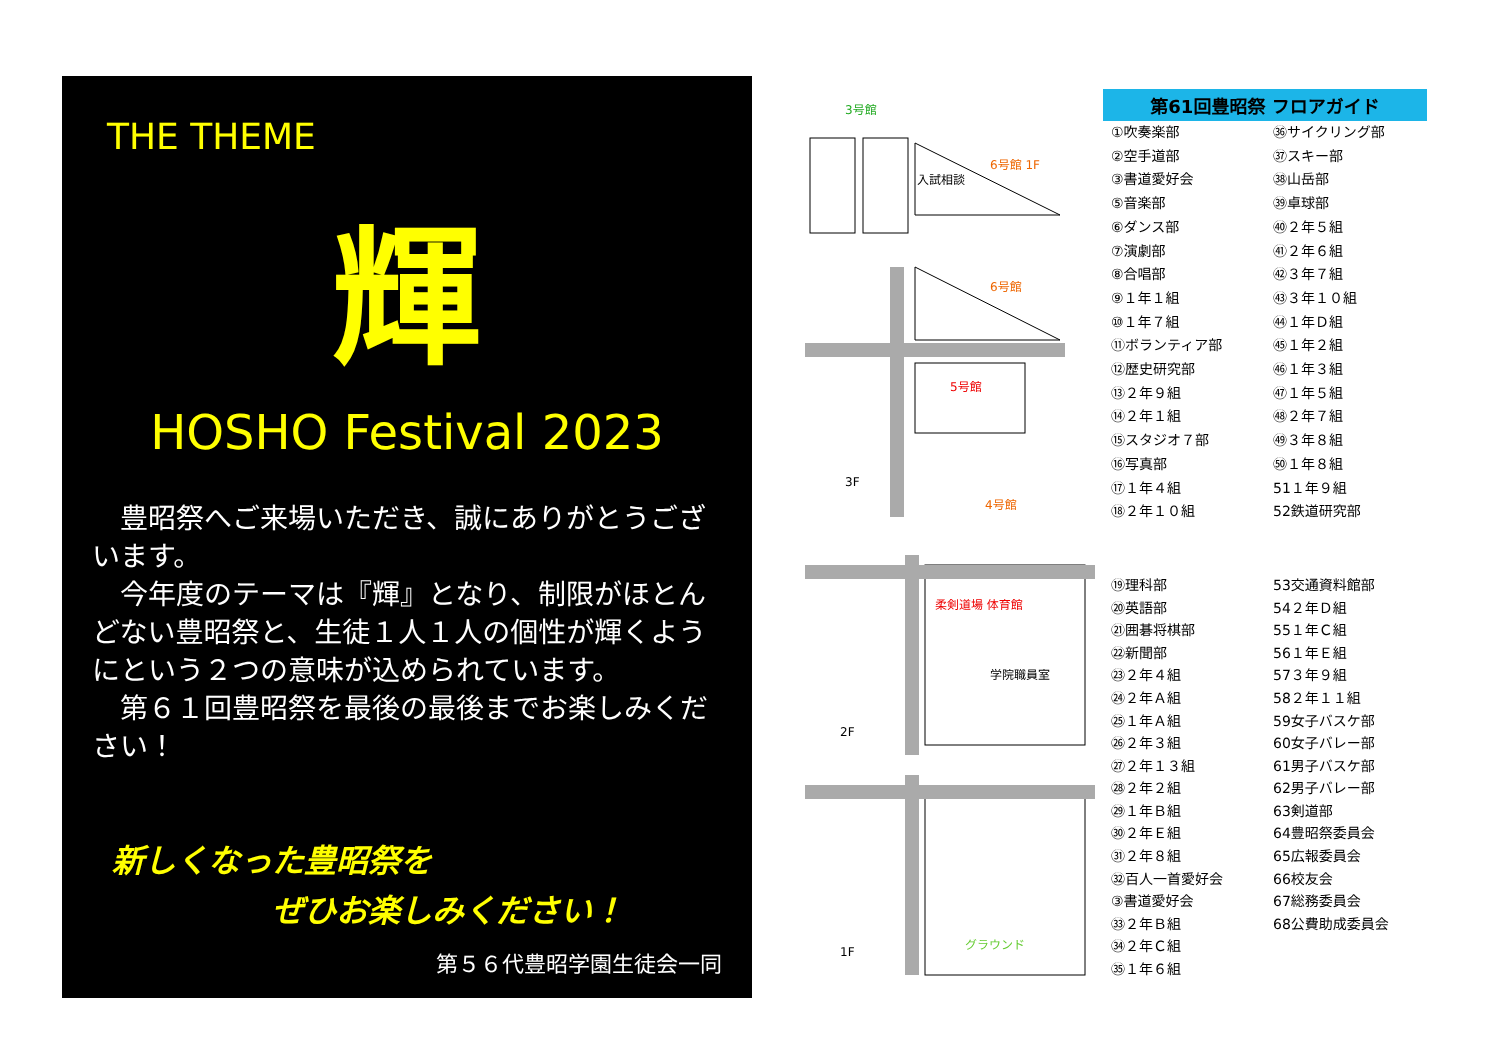THE THEME
輝
HOSHO Festival 2023
　豊昭祭へご来場いただき、誠にありがとうございます。
　今年度のテーマは『輝』となり、制限がほとんどない豊昭祭と、生徒１人１人の個性が輝くようにという２つの意味が込められています。
　第６１回豊昭祭を最後の最後までお楽しみください！
新しくなった豊昭祭を
ぜひお楽しみください！
第５６代豊昭学園生徒会一同
3号館
6号館 1F
入試相談
6号館
5号館
3F
4号館
2F
柔剣道場 体育館
学院職員室
1F
グラウンド
第61回豊昭祭 フロアガイド
①吹奏楽部
②空手道部
③書道愛好会
⑤音楽部
⑥ダンス部
⑦演劇部
⑧合唱部
⑨１年１組
⑩１年７組
⑪ボランティア部
⑫歴史研究部
⑬２年９組
⑭２年１組
⑮スタジオ７部
⑯写真部
⑰１年４組
⑱２年１０組
㊱サイクリング部
㊲スキー部
㊳山岳部
㊴卓球部
㊵２年５組
㊶２年６組
㊷３年７組
㊸３年１０組
㊹１年Ｄ組
㊺１年２組
㊻１年３組
㊼１年５組
㊽２年７組
㊾３年８組
㊿１年８組
51１年９組
52鉄道研究部
⑲理科部
⑳英語部
㉑囲碁将棋部
㉒新聞部
㉓２年４組
㉔２年Ａ組
㉕１年Ａ組
㉖２年３組
㉗２年１３組
㉘２年２組
㉙１年Ｂ組
㉚２年Ｅ組
㉛２年８組
㉜百人一首愛好会
③書道愛好会
㉝２年Ｂ組
㉞２年Ｃ組
㉟１年６組
53交通資料館部
54２年Ｄ組
55１年Ｃ組
56１年Ｅ組
57３年９組
58２年１１組
59女子バスケ部
60女子バレー部
61男子バスケ部
62男子バレー部
63剣道部
64豊昭祭委員会
65広報委員会
66校友会
67総務委員会
68公費助成委員会